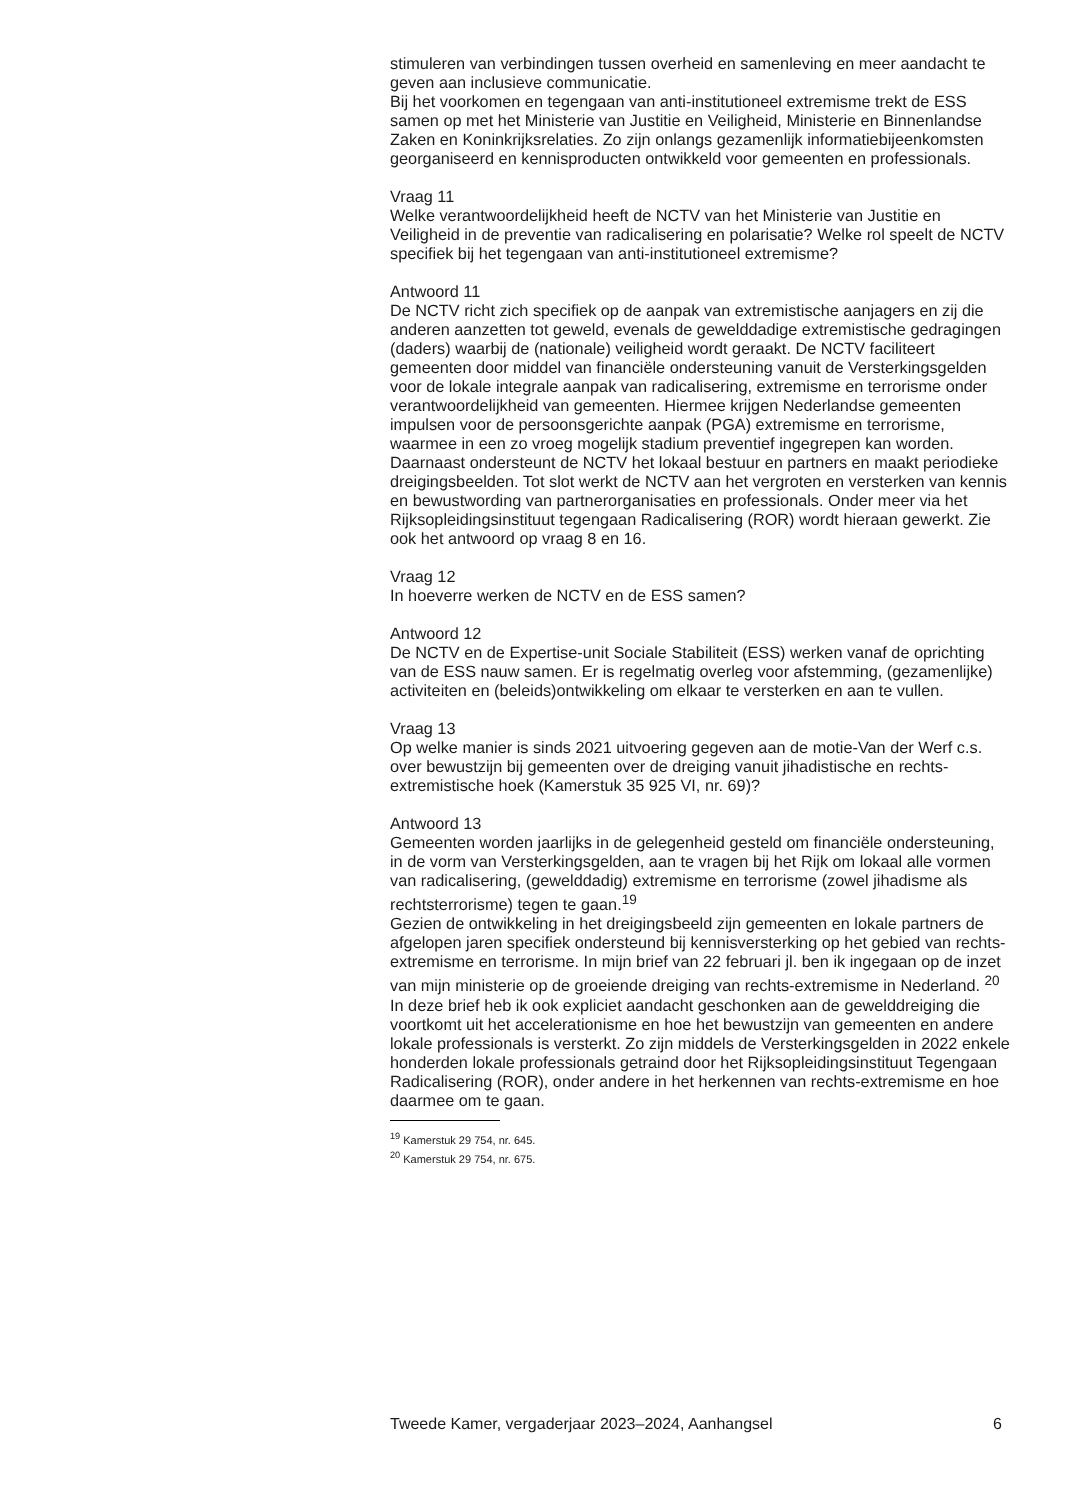stimuleren van verbindingen tussen overheid en samenleving en meer aandacht te geven aan inclusieve communicatie.
Bij het voorkomen en tegengaan van anti-institutioneel extremisme trekt de ESS samen op met het Ministerie van Justitie en Veiligheid, Ministerie en Binnenlandse Zaken en Koninkrijksrelaties. Zo zijn onlangs gezamenlijk informatiebijeenkomsten georganiseerd en kennisproducten ontwikkeld voor gemeenten en professionals.
Vraag 11
Welke verantwoordelijkheid heeft de NCTV van het Ministerie van Justitie en Veiligheid in de preventie van radicalisering en polarisatie? Welke rol speelt de NCTV specifiek bij het tegengaan van anti-institutioneel extremisme?
Antwoord 11
De NCTV richt zich specifiek op de aanpak van extremistische aanjagers en zij die anderen aanzetten tot geweld, evenals de gewelddadige extremistische gedragingen (daders) waarbij de (nationale) veiligheid wordt geraakt. De NCTV faciliteert gemeenten door middel van financiële ondersteuning vanuit de Versterkingsgelden voor de lokale integrale aanpak van radicalisering, extremisme en terrorisme onder verantwoordelijkheid van gemeenten. Hiermee krijgen Nederlandse gemeenten impulsen voor de persoonsgerichte aanpak (PGA) extremisme en terrorisme, waarmee in een zo vroeg mogelijk stadium preventief ingegrepen kan worden. Daarnaast ondersteunt de NCTV het lokaal bestuur en partners en maakt periodieke dreigingsbeelden. Tot slot werkt de NCTV aan het vergroten en versterken van kennis en bewustwording van partnerorganisaties en professionals. Onder meer via het Rijksopleidingsinstituut tegengaan Radicalisering (ROR) wordt hieraan gewerkt. Zie ook het antwoord op vraag 8 en 16.
Vraag 12
In hoeverre werken de NCTV en de ESS samen?
Antwoord 12
De NCTV en de Expertise-unit Sociale Stabiliteit (ESS) werken vanaf de oprichting van de ESS nauw samen. Er is regelmatig overleg voor afstemming, (gezamenlijke) activiteiten en (beleids)ontwikkeling om elkaar te versterken en aan te vullen.
Vraag 13
Op welke manier is sinds 2021 uitvoering gegeven aan de motie-Van der Werf c.s. over bewustzijn bij gemeenten over de dreiging vanuit jihadistische en rechts-extremistische hoek (Kamerstuk 35 925 VI, nr. 69)?
Antwoord 13
Gemeenten worden jaarlijks in de gelegenheid gesteld om financiële ondersteuning, in de vorm van Versterkingsgelden, aan te vragen bij het Rijk om lokaal alle vormen van radicalisering, (gewelddadig) extremisme en terrorisme (zowel jihadisme als rechtsterrorisme) tegen te gaan.<sup>19</sup>
Gezien de ontwikkeling in het dreigingsbeeld zijn gemeenten en lokale partners de afgelopen jaren specifiek ondersteund bij kennisversterking op het gebied van rechts-extremisme en terrorisme. In mijn brief van 22 februari jl. ben ik ingegaan op de inzet van mijn ministerie op de groeiende dreiging van rechts-extremisme in Nederland. <sup>20</sup> In deze brief heb ik ook expliciet aandacht geschonken aan de gewelddreiging die voortkomt uit het accelerationisme en hoe het bewustzijn van gemeenten en andere lokale professionals is versterkt. Zo zijn middels de Versterkingsgelden in 2022 enkele honderden lokale professionals getraind door het Rijksopleidingsinstituut Tegengaan Radicalisering (ROR), onder andere in het herkennen van rechts-extremisme en hoe daarmee om te gaan.
<sup>19</sup> Kamerstuk 29 754, nr. 645.
<sup>20</sup> Kamerstuk 29 754, nr. 675.
Tweede Kamer, vergaderjaar 2023–2024, Aanhangsel 6